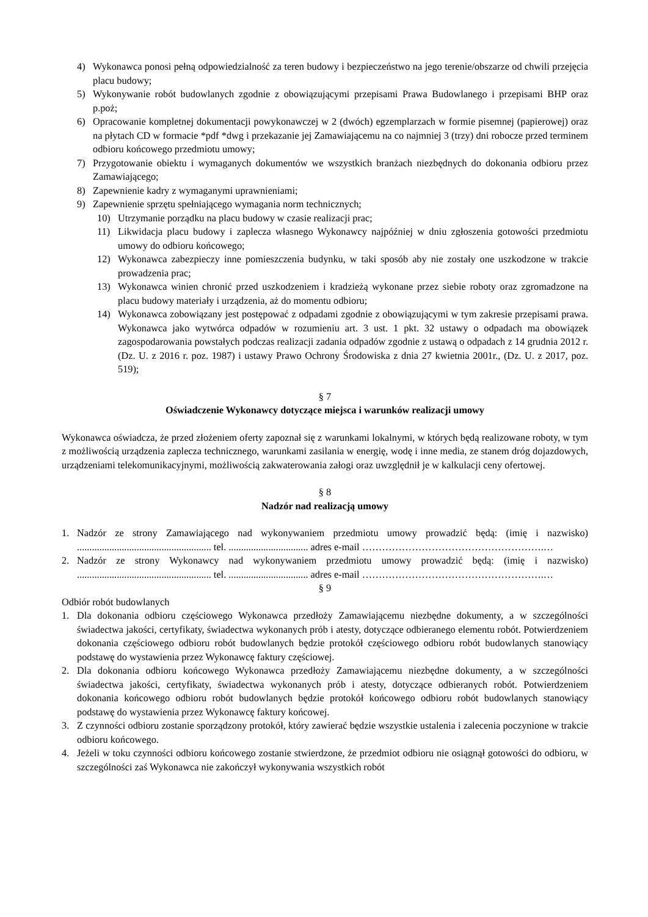4) Wykonawca ponosi pełną odpowiedzialność za teren budowy i bezpieczeństwo na jego terenie/obszarze od chwili przejęcia placu budowy;
5) Wykonywanie robót budowlanych zgodnie z obowiązującymi przepisami Prawa Budowlanego i przepisami BHP oraz p.poż;
6) Opracowanie kompletnej dokumentacji powykonawczej w 2 (dwóch) egzemplarzach w formie pisemnej (papierowej) oraz na płytach CD w formacie *pdf *dwg i przekazanie jej Zamawiającemu na co najmniej 3 (trzy) dni robocze przed terminem odbioru końcowego przedmiotu umowy;
7) Przygotowanie obiektu i wymaganych dokumentów we wszystkich branżach niezbędnych do dokonania odbioru przez Zamawiającego;
8) Zapewnienie kadry z wymaganymi uprawnieniami;
9) Zapewnienie sprzętu spełniającego wymagania norm technicznych;
10) Utrzymanie porządku na placu budowy w czasie realizacji prac;
11) Likwidacja placu budowy i zaplecza własnego Wykonawcy najpóźniej w dniu zgłoszenia gotowości przedmiotu umowy do odbioru końcowego;
12) Wykonawca zabezpieczy inne pomieszczenia budynku, w taki sposób aby nie zostały one uszkodzone w trakcie prowadzenia prac;
13) Wykonawca winien chronić przed uszkodzeniem i kradzieżą wykonane przez siebie roboty oraz zgromadzone na placu budowy materiały i urządzenia, aż do momentu odbioru;
14) Wykonawca zobowiązany jest postępować z odpadami zgodnie z obowiązującymi w tym zakresie przepisami prawa. Wykonawca jako wytwórca odpadów w rozumieniu art. 3 ust. 1 pkt. 32 ustawy o odpadach ma obowiązek zagospodarowania powstałych podczas realizacji zadania odpadów zgodnie z ustawą o odpadach z 14 grudnia 2012 r. (Dz. U. z 2016 r. poz. 1987) i ustawy Prawo Ochrony Środowiska z dnia 27 kwietnia 2001r., (Dz. U. z 2017, poz. 519);
§ 7
Oświadczenie Wykonawcy dotyczące miejsca i warunków realizacji umowy
Wykonawca oświadcza, że przed złożeniem oferty zapoznał się z warunkami lokalnymi, w których będą realizowane roboty, w tym z możliwością urządzenia zaplecza technicznego, warunkami zasilania w energię, wodę i inne media, ze stanem dróg dojazdowych, urządzeniami telekomunikacyjnymi, możliwością zakwaterowania załogi oraz uwzględnił je w kalkulacji ceny ofertowej.
§ 8
Nadzór nad realizacją umowy
1. Nadzór ze strony Zamawiającego nad wykonywaniem przedmiotu umowy prowadzić będą: (imię i nazwisko) ...................................................... tel. ................................ adres e-mail ……………………………………………….…
2. Nadzór ze strony Wykonawcy nad wykonywaniem przedmiotu umowy prowadzić będą: (imię i nazwisko) ...................................................... tel. ................................ adres e-mail ……………………………………………….…
§ 9
Odbiór robót budowlanych
1. Dla dokonania odbioru częściowego Wykonawca przedłoży Zamawiającemu niezbędne dokumenty, a w szczególności świadectwa jakości, certyfikaty, świadectwa wykonanych prób i atesty, dotyczące odbieranego elementu robót. Potwierdzeniem dokonania częściowego odbioru robót budowlanych będzie protokół częściowego odbioru robót budowlanych stanowiący podstawę do wystawienia przez Wykonawcę faktury częściowej.
2. Dla dokonania odbioru końcowego Wykonawca przedłoży Zamawiającemu niezbędne dokumenty, a w szczególności świadectwa jakości, certyfikaty, świadectwa wykonanych prób i atesty, dotyczące odbieranych robót. Potwierdzeniem dokonania końcowego odbioru robót budowlanych będzie protokół końcowego odbioru robót budowlanych stanowiący podstawę do wystawienia przez Wykonawcę faktury końcowej.
3. Z czynności odbioru zostanie sporządzony protokół, który zawierać będzie wszystkie ustalenia i zalecenia poczynione w trakcie odbioru końcowego.
4. Jeżeli w toku czynności odbioru końcowego zostanie stwierdzone, że przedmiot odbioru nie osiągnął gotowości do odbioru, w szczególności zaś Wykonawca nie zakończył wykonywania wszystkich robót